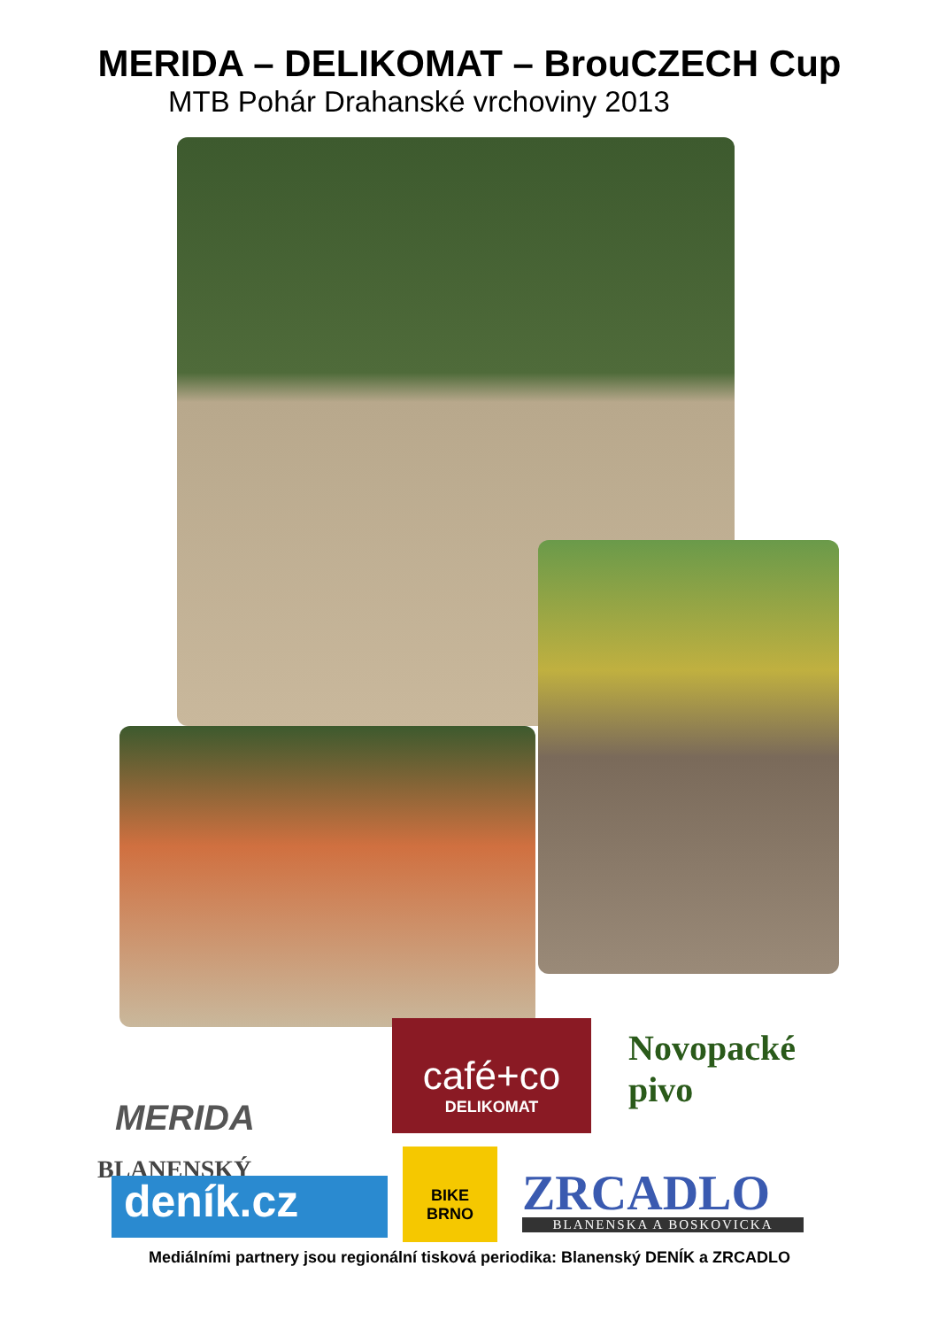MERIDA – DELIKOMAT – BrouCZECH Cup
MTB Pohár Drahanské vrchoviny 2013
MERIDA
café+co
DELIKOMAT
Novopacké
pivo
BLANENSKÝ
deník.cz
BIKE
BRNO
ZRCADLO
BLANENSKA A BOSKOVICKA
Mediálními partnery jsou regionální tisková periodika: Blanenský DENÍK a ZRCADLO